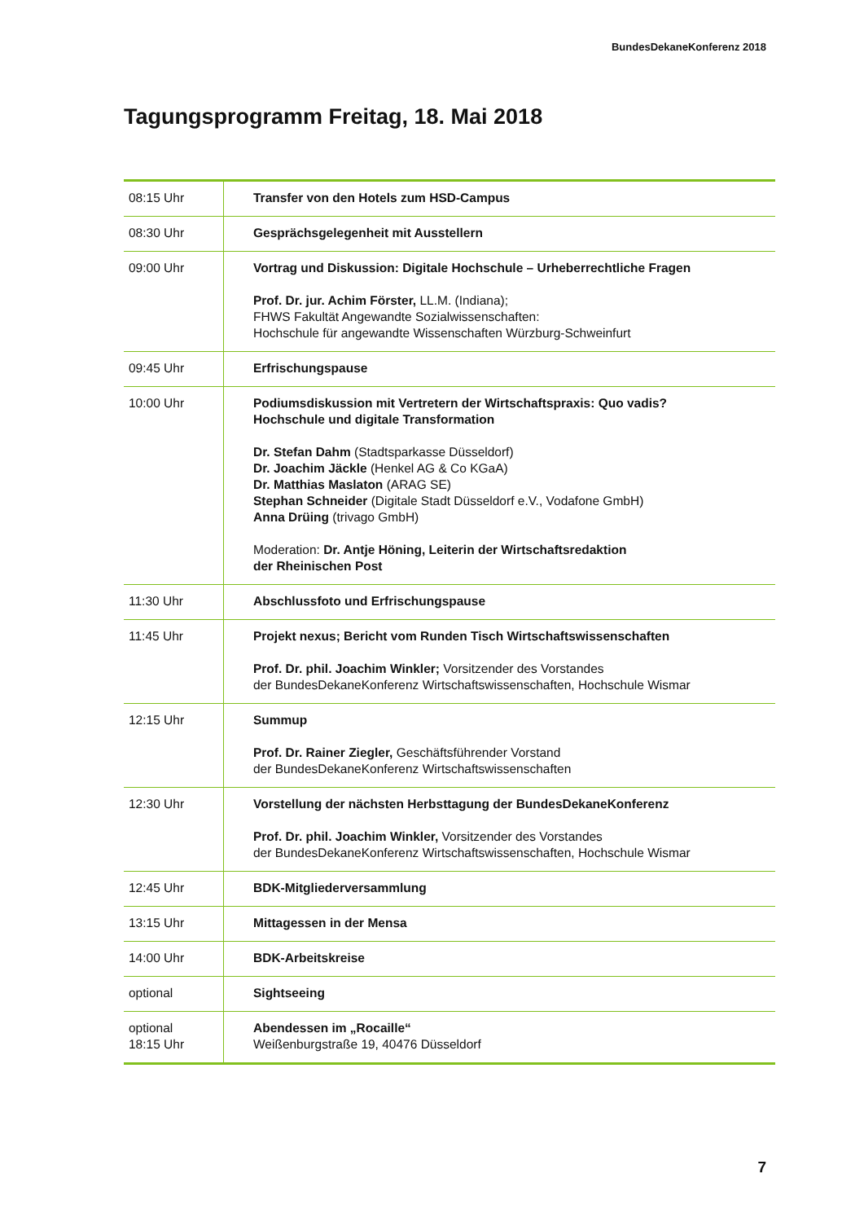BundesDekaneKonferenz 2018
Tagungsprogramm Freitag, 18. Mai 2018
| 08:15 Uhr | Transfer von den Hotels zum HSD-Campus |
| 08:30 Uhr | Gesprächsgelegenheit mit Ausstellern |
| 09:00 Uhr | Vortrag und Diskussion: Digitale Hochschule – Urheberrechtliche Fragen Prof. Dr. jur. Achim Förster, LL.M. (Indiana); FHWS Fakultät Angewandte Sozialwissenschaften: Hochschule für angewandte Wissenschaften Würzburg-Schweinfurt |
| 09:45 Uhr | Erfrischungspause |
| 10:00 Uhr | Podiumsdiskussion mit Vertretern der Wirtschaftspraxis: Quo vadis? Hochschule und digitale Transformation Dr. Stefan Dahm (Stadtsparkasse Düsseldorf) Dr. Joachim Jäckle (Henkel AG & Co KGaA) Dr. Matthias Maslaton (ARAG SE) Stephan Schneider (Digitale Stadt Düsseldorf e.V., Vodafone GmbH) Anna Drüing (trivago GmbH) Moderation: Dr. Antje Höning, Leiterin der Wirtschaftsredaktion der Rheinischen Post |
| 11:30 Uhr | Abschlussfoto und Erfrischungspause |
| 11:45 Uhr | Projekt nexus; Bericht vom Runden Tisch Wirtschaftswissenschaften Prof. Dr. phil. Joachim Winkler; Vorsitzender des Vorstandes der BundesDekaneKonferenz Wirtschaftswissenschaften, Hochschule Wismar |
| 12:15 Uhr | Summup Prof. Dr. Rainer Ziegler, Geschäftsführender Vorstand der BundesDekaneKonferenz Wirtschaftswissenschaften |
| 12:30 Uhr | Vorstellung der nächsten Herbsttagung der BundesDekaneKonferenz Prof. Dr. phil. Joachim Winkler, Vorsitzender des Vorstandes der BundesDekaneKonferenz Wirtschaftswissenschaften, Hochschule Wismar |
| 12:45 Uhr | BDK-Mitgliederversammlung |
| 13:15 Uhr | Mittagessen in der Mensa |
| 14:00 Uhr | BDK-Arbeitskreise |
| optional | Sightseeing |
| optional 18:15 Uhr | Abendessen im „Rocaille“ Weißenburgstraße 19, 40476 Düsseldorf |
7